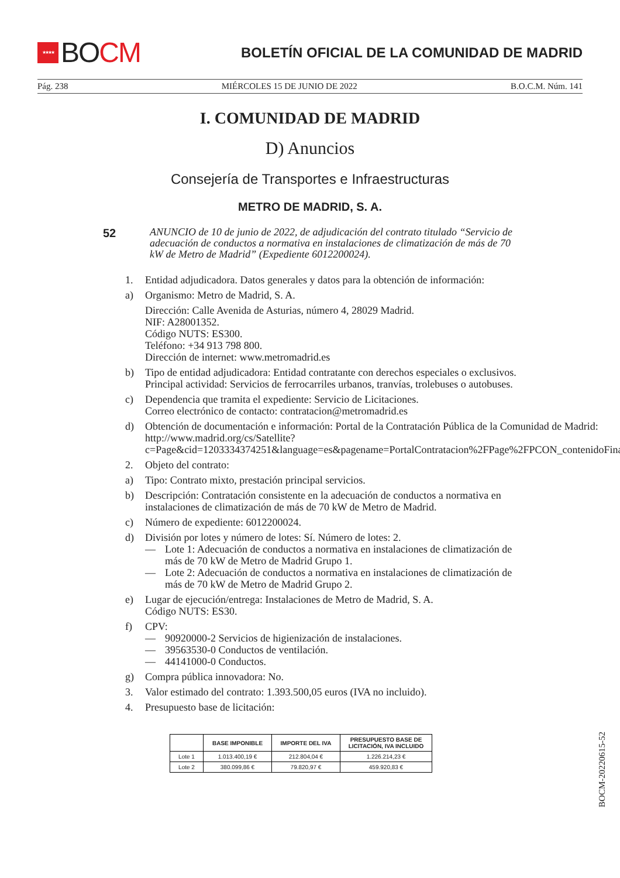★★★★ BO CM
BOLETÍN OFICIAL DE LA COMUNIDAD DE MADRID
Pág. 238 MIÉRCOLES 15 DE JUNIO DE 2022 B.O.C.M. Núm. 141
I. COMUNIDAD DE MADRID
D) Anuncios
Consejería de Transportes e Infraestructuras
METRO DE MADRID, S. A.
52
ANUNCIO de 10 de junio de 2022, de adjudicación del contrato titulado “Servicio de adecuación de conductos a normativa en instalaciones de climatización de más de 70 kW de Metro de Madrid” (Expediente 6012200024).
1. Entidad adjudicadora. Datos generales y datos para la obtención de información:
a) Organismo: Metro de Madrid, S. A.
Dirección: Calle Avenida de Asturias, número 4, 28029 Madrid.
NIF: A28001352.
Código NUTS: ES300.
Teléfono: +34 913 798 800.
Dirección de internet: www.metromadrid.es
b) Tipo de entidad adjudicadora: Entidad contratante con derechos especiales o exclusivos.
Principal actividad: Servicios de ferrocarriles urbanos, tranvías, trolebuses o autobuses.
c) Dependencia que tramita el expediente: Servicio de Licitaciones.
Correo electrónico de contacto: contratacion@metromadrid.es
d) Obtención de documentación e información: Portal de la Contratación Pública de la Comunidad de Madrid:
http://www.madrid.org/cs/Satellite?c=Page&cid=1203334374251&language=es&pagename=PortalContratacion%2FPage%2FPCON_contenidoFinal
2. Objeto del contrato:
a) Tipo: Contrato mixto, prestación principal servicios.
b) Descripción: Contratación consistente en la adecuación de conductos a normativa en instalaciones de climatización de más de 70 kW de Metro de Madrid.
c) Número de expediente: 6012200024.
d) División por lotes y número de lotes: Sí. Número de lotes: 2.
— Lote 1: Adecuación de conductos a normativa en instalaciones de climatización de más de 70 kW de Metro de Madrid Grupo 1.
— Lote 2: Adecuación de conductos a normativa en instalaciones de climatización de más de 70 kW de Metro de Madrid Grupo 2.
e) Lugar de ejecución/entrega: Instalaciones de Metro de Madrid, S. A.
Código NUTS: ES30.
f) CPV:
— 90920000-2 Servicios de higienización de instalaciones.
— 39563530-0 Conductos de ventilación.
— 44141000-0 Conductos.
g) Compra pública innovadora: No.
3. Valor estimado del contrato: 1.393.500,05 euros (IVA no incluido).
4. Presupuesto base de licitación:
| | BASE IMPONIBLE | IMPORTE DEL IVA | PRESUPUESTO BASE DE LICITACIÓN, IVA INCLUIDO |
| --- | --- | --- | --- |
| Lote 1 | 1.013.400,19 € | 212.804,04 € | 1.226.214,23 € |
| Lote 2 | 380.099,86 € | 79.820,97 € | 459.920,83 € |
BOCM-20220615-52